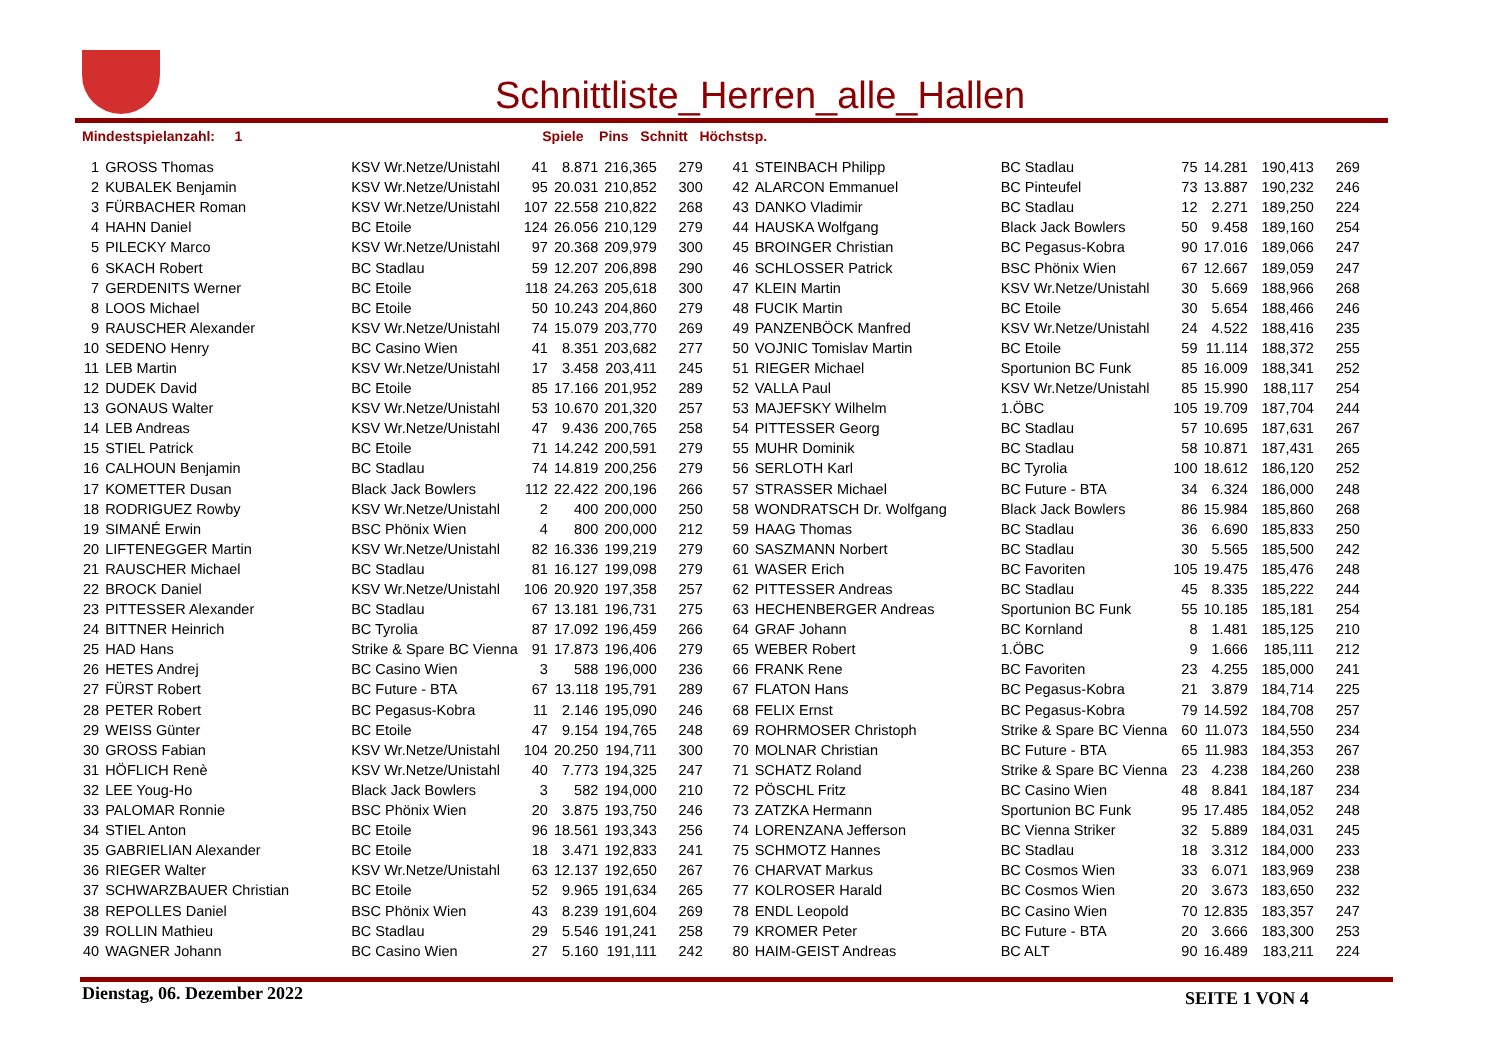Schnittliste_Herren_alle_Hallen
Mindestspielanzahl: 1 Spiele Pins Schnitt Höchstsp.
| 1 | GROSS Thomas | KSV Wr.Netze/Unistahl | 41 | 8.871 | 216,365 | 279 | 41 | STEINBACH Philipp | BC Stadlau | 75 | 14.281 | 190,413 | 269 |
| 2 | KUBALEK Benjamin | KSV Wr.Netze/Unistahl | 95 | 20.031 | 210,852 | 300 | 42 | ALARCON Emmanuel | BC Pinteufel | 73 | 13.887 | 190,232 | 246 |
| 3 | FÜRBACHER Roman | KSV Wr.Netze/Unistahl | 107 | 22.558 | 210,822 | 268 | 43 | DANKO Vladimir | BC Stadlau | 12 | 2.271 | 189,250 | 224 |
| 4 | HAHN Daniel | BC Etoile | 124 | 26.056 | 210,129 | 279 | 44 | HAUSKA Wolfgang | Black Jack Bowlers | 50 | 9.458 | 189,160 | 254 |
| 5 | PILECKY Marco | KSV Wr.Netze/Unistahl | 97 | 20.368 | 209,979 | 300 | 45 | BROINGER Christian | BC Pegasus-Kobra | 90 | 17.016 | 189,066 | 247 |
| 6 | SKACH Robert | BC Stadlau | 59 | 12.207 | 206,898 | 290 | 46 | SCHLOSSER Patrick | BSC Phönix Wien | 67 | 12.667 | 189,059 | 247 |
| 7 | GERDENITS Werner | BC Etoile | 118 | 24.263 | 205,618 | 300 | 47 | KLEIN Martin | KSV Wr.Netze/Unistahl | 30 | 5.669 | 188,966 | 268 |
| 8 | LOOS Michael | BC Etoile | 50 | 10.243 | 204,860 | 279 | 48 | FUCIK Martin | BC Etoile | 30 | 5.654 | 188,466 | 246 |
| 9 | RAUSCHER Alexander | KSV Wr.Netze/Unistahl | 74 | 15.079 | 203,770 | 269 | 49 | PANZENBÖCK Manfred | KSV Wr.Netze/Unistahl | 24 | 4.522 | 188,416 | 235 |
| 10 | SEDENO Henry | BC Casino Wien | 41 | 8.351 | 203,682 | 277 | 50 | VOJNIC Tomislav Martin | BC Etoile | 59 | 11.114 | 188,372 | 255 |
| 11 | LEB Martin | KSV Wr.Netze/Unistahl | 17 | 3.458 | 203,411 | 245 | 51 | RIEGER Michael | Sportunion BC Funk | 85 | 16.009 | 188,341 | 252 |
| 12 | DUDEK David | BC Etoile | 85 | 17.166 | 201,952 | 289 | 52 | VALLA Paul | KSV Wr.Netze/Unistahl | 85 | 15.990 | 188,117 | 254 |
| 13 | GONAUS Walter | KSV Wr.Netze/Unistahl | 53 | 10.670 | 201,320 | 257 | 53 | MAJEFSKY Wilhelm | 1.ÖBC | 105 | 19.709 | 187,704 | 244 |
| 14 | LEB Andreas | KSV Wr.Netze/Unistahl | 47 | 9.436 | 200,765 | 258 | 54 | PITTESSER Georg | BC Stadlau | 57 | 10.695 | 187,631 | 267 |
| 15 | STIEL Patrick | BC Etoile | 71 | 14.242 | 200,591 | 279 | 55 | MUHR Dominik | BC Stadlau | 58 | 10.871 | 187,431 | 265 |
| 16 | CALHOUN Benjamin | BC Stadlau | 74 | 14.819 | 200,256 | 279 | 56 | SERLOTH Karl | BC Tyrolia | 100 | 18.612 | 186,120 | 252 |
| 17 | KOMETTER Dusan | Black Jack Bowlers | 112 | 22.422 | 200,196 | 266 | 57 | STRASSER Michael | BC Future - BTA | 34 | 6.324 | 186,000 | 248 |
| 18 | RODRIGUEZ Rowby | KSV Wr.Netze/Unistahl | 2 | 400 | 200,000 | 250 | 58 | WONDRATSCH Dr. Wolfgang | Black Jack Bowlers | 86 | 15.984 | 185,860 | 268 |
| 19 | SIMANÉ Erwin | BSC Phönix Wien | 4 | 800 | 200,000 | 212 | 59 | HAAG Thomas | BC Stadlau | 36 | 6.690 | 185,833 | 250 |
| 20 | LIFTENEGGER Martin | KSV Wr.Netze/Unistahl | 82 | 16.336 | 199,219 | 279 | 60 | SASZMANN Norbert | BC Stadlau | 30 | 5.565 | 185,500 | 242 |
| 21 | RAUSCHER Michael | BC Stadlau | 81 | 16.127 | 199,098 | 279 | 61 | WASER Erich | BC Favoriten | 105 | 19.475 | 185,476 | 248 |
| 22 | BROCK Daniel | KSV Wr.Netze/Unistahl | 106 | 20.920 | 197,358 | 257 | 62 | PITTESSER Andreas | BC Stadlau | 45 | 8.335 | 185,222 | 244 |
| 23 | PITTESSER Alexander | BC Stadlau | 67 | 13.181 | 196,731 | 275 | 63 | HECHENBERGER Andreas | Sportunion BC Funk | 55 | 10.185 | 185,181 | 254 |
| 24 | BITTNER Heinrich | BC Tyrolia | 87 | 17.092 | 196,459 | 266 | 64 | GRAF Johann | BC Kornland | 8 | 1.481 | 185,125 | 210 |
| 25 | HAD Hans | Strike & Spare BC Vienna | 91 | 17.873 | 196,406 | 279 | 65 | WEBER Robert | 1.ÖBC | 9 | 1.666 | 185,111 | 212 |
| 26 | HETES Andrej | BC Casino Wien | 3 | 588 | 196,000 | 236 | 66 | FRANK Rene | BC Favoriten | 23 | 4.255 | 185,000 | 241 |
| 27 | FÜRST Robert | BC Future - BTA | 67 | 13.118 | 195,791 | 289 | 67 | FLATON Hans | BC Pegasus-Kobra | 21 | 3.879 | 184,714 | 225 |
| 28 | PETER Robert | BC Pegasus-Kobra | 11 | 2.146 | 195,090 | 246 | 68 | FELIX Ernst | BC Pegasus-Kobra | 79 | 14.592 | 184,708 | 257 |
| 29 | WEISS Günter | BC Etoile | 47 | 9.154 | 194,765 | 248 | 69 | ROHRMOSER Christoph | Strike & Spare BC Vienna | 60 | 11.073 | 184,550 | 234 |
| 30 | GROSS Fabian | KSV Wr.Netze/Unistahl | 104 | 20.250 | 194,711 | 300 | 70 | MOLNAR Christian | BC Future - BTA | 65 | 11.983 | 184,353 | 267 |
| 31 | HÖFLICH Renè | KSV Wr.Netze/Unistahl | 40 | 7.773 | 194,325 | 247 | 71 | SCHATZ Roland | Strike & Spare BC Vienna | 23 | 4.238 | 184,260 | 238 |
| 32 | LEE Youg-Ho | Black Jack Bowlers | 3 | 582 | 194,000 | 210 | 72 | PÖSCHL Fritz | BC Casino Wien | 48 | 8.841 | 184,187 | 234 |
| 33 | PALOMAR Ronnie | BSC Phönix Wien | 20 | 3.875 | 193,750 | 246 | 73 | ZATZKA Hermann | Sportunion BC Funk | 95 | 17.485 | 184,052 | 248 |
| 34 | STIEL Anton | BC Etoile | 96 | 18.561 | 193,343 | 256 | 74 | LORENZANA Jefferson | BC Vienna Striker | 32 | 5.889 | 184,031 | 245 |
| 35 | GABRIELIAN Alexander | BC Etoile | 18 | 3.471 | 192,833 | 241 | 75 | SCHMOTZ Hannes | BC Stadlau | 18 | 3.312 | 184,000 | 233 |
| 36 | RIEGER Walter | KSV Wr.Netze/Unistahl | 63 | 12.137 | 192,650 | 267 | 76 | CHARVAT Markus | BC Cosmos Wien | 33 | 6.071 | 183,969 | 238 |
| 37 | SCHWARZBAUER Christian | BC Etoile | 52 | 9.965 | 191,634 | 265 | 77 | KOLROSER Harald | BC Cosmos Wien | 20 | 3.673 | 183,650 | 232 |
| 38 | REPOLLES Daniel | BSC Phönix Wien | 43 | 8.239 | 191,604 | 269 | 78 | ENDL Leopold | BC Casino Wien | 70 | 12.835 | 183,357 | 247 |
| 39 | ROLLIN Mathieu | BC Stadlau | 29 | 5.546 | 191,241 | 258 | 79 | KROMER Peter | BC Future - BTA | 20 | 3.666 | 183,300 | 253 |
| 40 | WAGNER Johann | BC Casino Wien | 27 | 5.160 | 191,111 | 242 | 80 | HAIM-GEIST Andreas | BC ALT | 90 | 16.489 | 183,211 | 224 |
Dienstag, 06. Dezember 2022 SEITE 1 VON 4